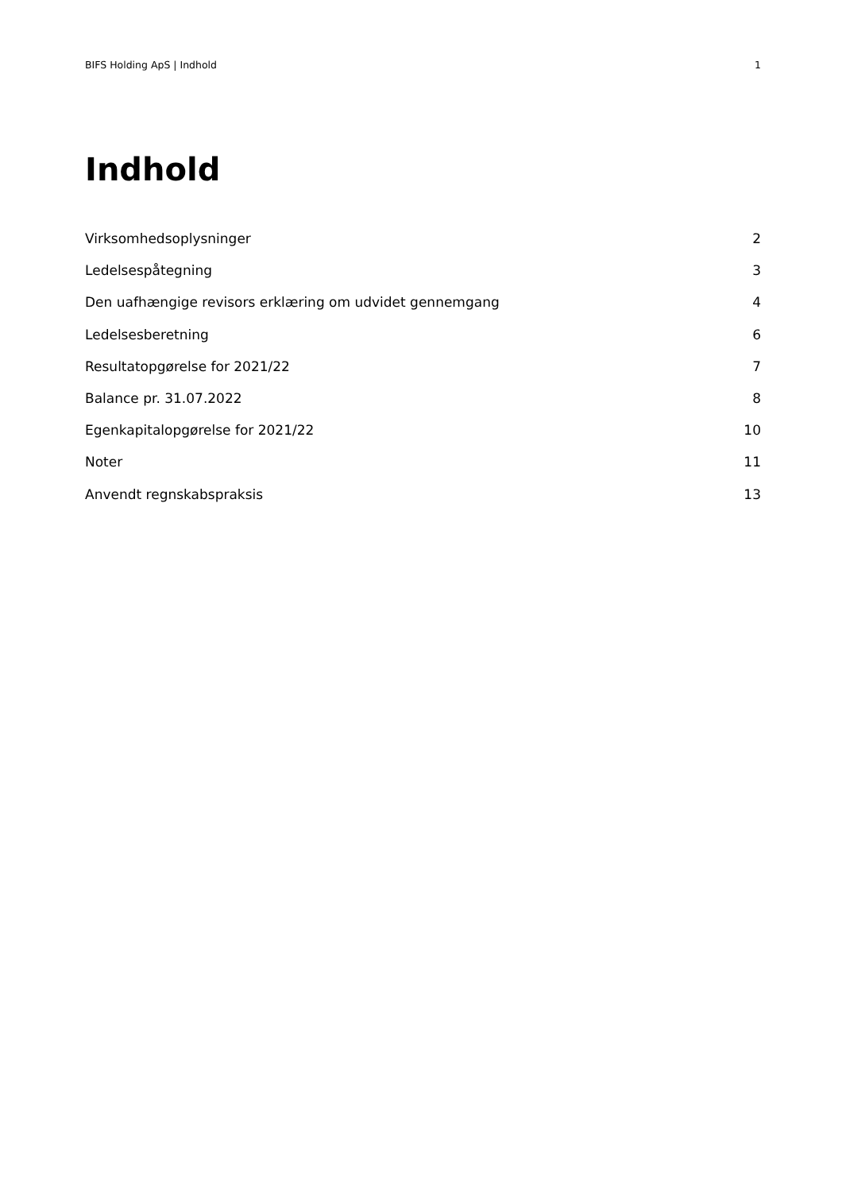BIFS Holding ApS | Indhold 1
Indhold
Virksomhedsoplysninger 2
Ledelsespåtegning 3
Den uafhængige revisors erklæring om udvidet gennemgang 4
Ledelsesberetning 6
Resultatopgørelse for 2021/22 7
Balance pr. 31.07.2022 8
Egenkapitalopgørelse for 2021/22 10
Noter 11
Anvendt regnskabspraksis 13